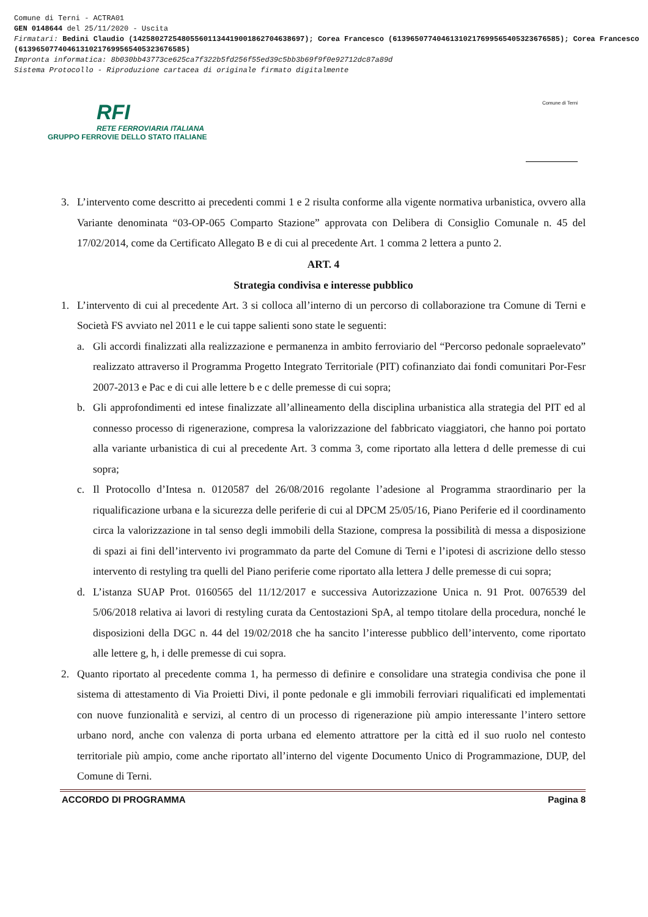Comune di Terni - ACTRA01
GEN 0148644 del 25/11/2020 - Uscita
Firmatari: Bedini Claudio (142580272548055601134419001862704638697); Corea Francesco (61396507740461310217699565405323676585); Corea Francesco (61396507740461310217699565405323676585)
Impronta informatica: 8b030bb43773ce625ca7f322b5fd256f55ed39c5bb3b69f9f0e92712dc87a89d
Sistema Protocollo - Riproduzione cartacea di originale firmato digitalmente
RFI
RETE FERROVIARIA ITALIANA
GRUPPO FERROVIE DELLO STATO ITALIANE
Comune di Terni
3. L’intervento come descritto ai precedenti commi 1 e 2 risulta conforme alla vigente normativa urbanistica, ovvero alla Variante denominata “03-OP-065 Comparto Stazione” approvata con Delibera di Consiglio Comunale n. 45 del 17/02/2014, come da Certificato Allegato B e di cui al precedente Art. 1 comma 2 lettera a punto 2.
ART. 4
Strategia condivisa e interesse pubblico
1. L’intervento di cui al precedente Art. 3 si colloca all’interno di un percorso di collaborazione tra Comune di Terni e Società FS avviato nel 2011 e le cui tappe salienti sono state le seguenti:
a. Gli accordi finalizzati alla realizzazione e permanenza in ambito ferroviario del “Percorso pedonale sopraelevato” realizzato attraverso il Programma Progetto Integrato Territoriale (PIT) cofinanziato dai fondi comunitari Por-Fesr 2007-2013 e Pac e di cui alle lettere b e c delle premesse di cui sopra;
b. Gli approfondimenti ed intese finalizzate all’allineamento della disciplina urbanistica alla strategia del PIT ed al connesso processo di rigenerazione, compresa la valorizzazione del fabbricato viaggiatori, che hanno poi portato alla variante urbanistica di cui al precedente Art. 3 comma 3, come riportato alla lettera d delle premesse di cui sopra;
c. Il Protocollo d’Intesa n. 0120587 del 26/08/2016 regolante l’adesione al Programma straordinario per la riqualificazione urbana e la sicurezza delle periferie di cui al DPCM 25/05/16, Piano Periferie ed il coordinamento circa la valorizzazione in tal senso degli immobili della Stazione, compresa la possibilità di messa a disposizione di spazi ai fini dell’intervento ivi programmato da parte del Comune di Terni e l’ipotesi di ascrizione dello stesso intervento di restyling tra quelli del Piano periferie come riportato alla lettera J delle premesse di cui sopra;
d. L’istanza SUAP Prot. 0160565 del 11/12/2017 e successiva Autorizzazione Unica n. 91 Prot. 0076539 del 5/06/2018 relativa ai lavori di restyling curata da Centostazioni SpA, al tempo titolare della procedura, nonché le disposizioni della DGC n. 44 del 19/02/2018 che ha sancito l’interesse pubblico dell’intervento, come riportato alle lettere g, h, i delle premesse di cui sopra.
2. Quanto riportato al precedente comma 1, ha permesso di definire e consolidare una strategia condivisa che pone il sistema di attestamento di Via Proietti Divi, il ponte pedonale e gli immobili ferroviari riqualificati ed implementati con nuove funzionalità e servizi, al centro di un processo di rigenerazione più ampio interessante l’intero settore urbano nord, anche con valenza di porta urbana ed elemento attrattore per la città ed il suo ruolo nel contesto territoriale più ampio, come anche riportato all’interno del vigente Documento Unico di Programmazione, DUP, del Comune di Terni.
ACCORDO DI PROGRAMMA Pagina 8